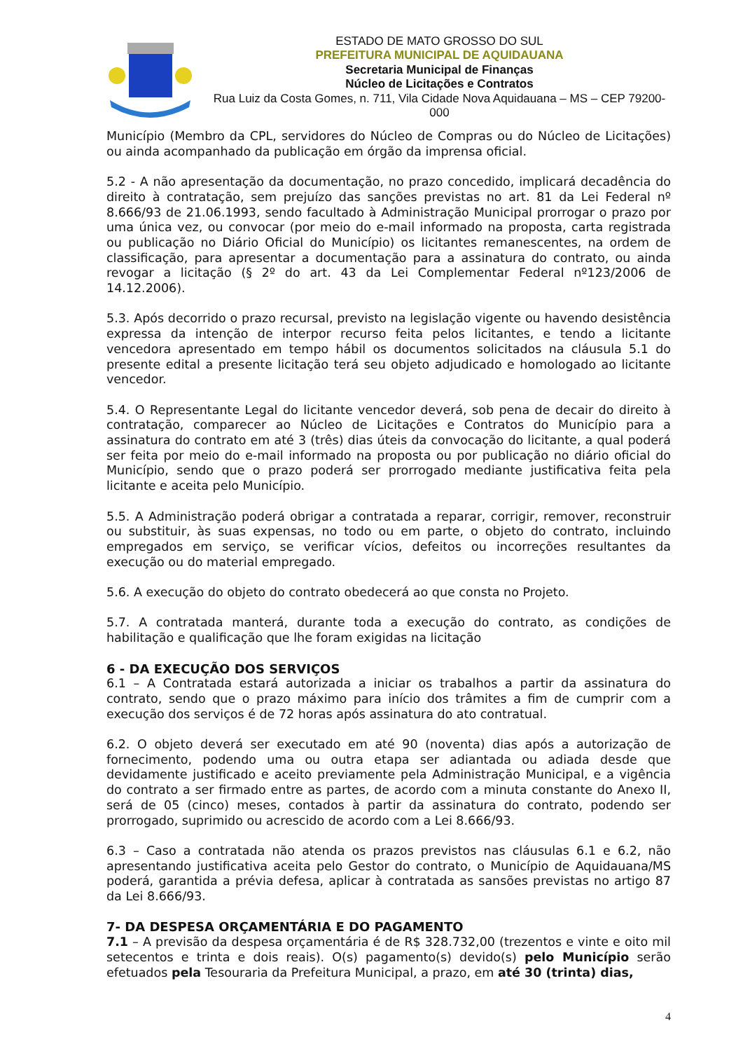ESTADO DE MATO GROSSO DO SUL
PREFEITURA MUNICIPAL DE AQUIDAUANA
Secretaria Municipal de Finanças
Núcleo de Licitações e Contratos
Rua Luiz da Costa Gomes, n. 711, Vila Cidade Nova Aquidauana – MS – CEP 79200-000
Município (Membro da CPL, servidores do Núcleo de Compras ou do Núcleo de Licitações) ou ainda acompanhado da publicação em órgão da imprensa oficial.
5.2 - A não apresentação da documentação, no prazo concedido, implicará decadência do direito à contratação, sem prejuízo das sanções previstas no art. 81 da Lei Federal nº 8.666/93 de 21.06.1993, sendo facultado à Administração Municipal prorrogar o prazo por uma única vez, ou convocar (por meio do e-mail informado na proposta, carta registrada ou publicação no Diário Oficial do Município) os licitantes remanescentes, na ordem de classificação, para apresentar a documentação para a assinatura do contrato, ou ainda revogar a licitação (§ 2º do art. 43 da Lei Complementar Federal nº123/2006 de 14.12.2006).
5.3. Após decorrido o prazo recursal, previsto na legislação vigente ou havendo desistência expressa da intenção de interpor recurso feita pelos licitantes, e tendo a licitante vencedora apresentado em tempo hábil os documentos solicitados na cláusula 5.1 do presente edital a presente licitação terá seu objeto adjudicado e homologado ao licitante vencedor.
5.4. O Representante Legal do licitante vencedor deverá, sob pena de decair do direito à contratação, comparecer ao Núcleo de Licitações e Contratos do Município para a assinatura do contrato em até 3 (três) dias úteis da convocação do licitante, a qual poderá ser feita por meio do e-mail informado na proposta ou por publicação no diário oficial do Município, sendo que o prazo poderá ser prorrogado mediante justificativa feita pela licitante e aceita pelo Município.
5.5. A Administração poderá obrigar a contratada a reparar, corrigir, remover, reconstruir ou substituir, às suas expensas, no todo ou em parte, o objeto do contrato, incluindo empregados em serviço, se verificar vícios, defeitos ou incorreções resultantes da execução ou do material empregado.
5.6. A execução do objeto do contrato obedecerá ao que consta no Projeto.
5.7. A contratada manterá, durante toda a execução do contrato, as condições de habilitação e qualificação que lhe foram exigidas na licitação
6 - DA EXECUÇÃO DOS SERVIÇOS
6.1 – A Contratada estará autorizada a iniciar os trabalhos a partir da assinatura do contrato, sendo que o prazo máximo para início dos trâmites a fim de cumprir com a execução dos serviços é de 72 horas após assinatura do ato contratual.
6.2. O objeto deverá ser executado em até 90 (noventa) dias após a autorização de fornecimento, podendo uma ou outra etapa ser adiantada ou adiada desde que devidamente justificado e aceito previamente pela Administração Municipal, e a vigência do contrato a ser firmado entre as partes, de acordo com a minuta constante do Anexo II, será de 05 (cinco) meses, contados à partir da assinatura do contrato, podendo ser prorrogado, suprimido ou acrescido de acordo com a Lei 8.666/93.
6.3 – Caso a contratada não atenda os prazos previstos nas cláusulas 6.1 e 6.2, não apresentando justificativa aceita pelo Gestor do contrato, o Município de Aquidauana/MS poderá, garantida a prévia defesa, aplicar à contratada as sansões previstas no artigo 87 da Lei 8.666/93.
7- DA DESPESA ORÇAMENTÁRIA E DO PAGAMENTO
7.1 – A previsão da despesa orçamentária é de R$ 328.732,00 (trezentos e vinte e oito mil setecentos e trinta e dois reais). O(s) pagamento(s) devido(s) pelo Município serão efetuados pela Tesouraria da Prefeitura Municipal, a prazo, em até 30 (trinta) dias,
4